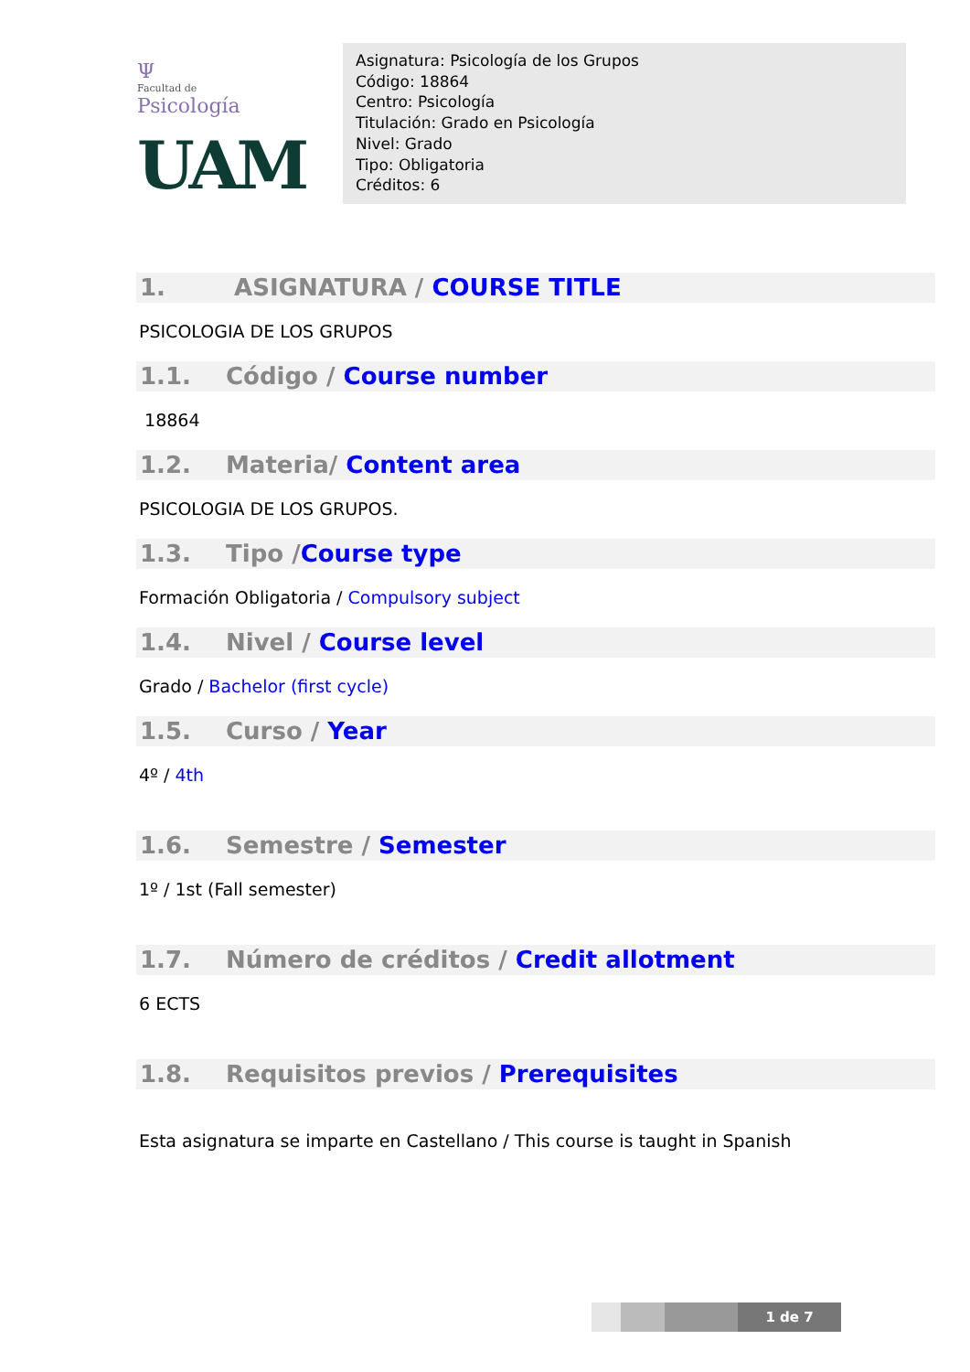Ψ
Facultad de
Psicología
UAM
Asignatura: Psicología de los Grupos
Código: 18864
Centro: Psicología
Titulación: Grado en Psicología
Nivel: Grado
Tipo: Obligatoria
Créditos: 6
1. ASIGNATURA / COURSE TITLE
PSICOLOGIA DE LOS GRUPOS
1.1. Código / Course number
18864
1.2. Materia/ Content area
PSICOLOGIA DE LOS GRUPOS.
1.3. Tipo /Course type
Formación Obligatoria / Compulsory subject
1.4. Nivel / Course level
Grado / Bachelor (first cycle)
1.5. Curso / Year
4º / 4th
1.6. Semestre / Semester
1º / 1st (Fall semester)
1.7. Número de créditos / Credit allotment
6 ECTS
1.8. Requisitos previos / Prerequisites
Esta asignatura se imparte en Castellano / This course is taught in Spanish
1 de 7